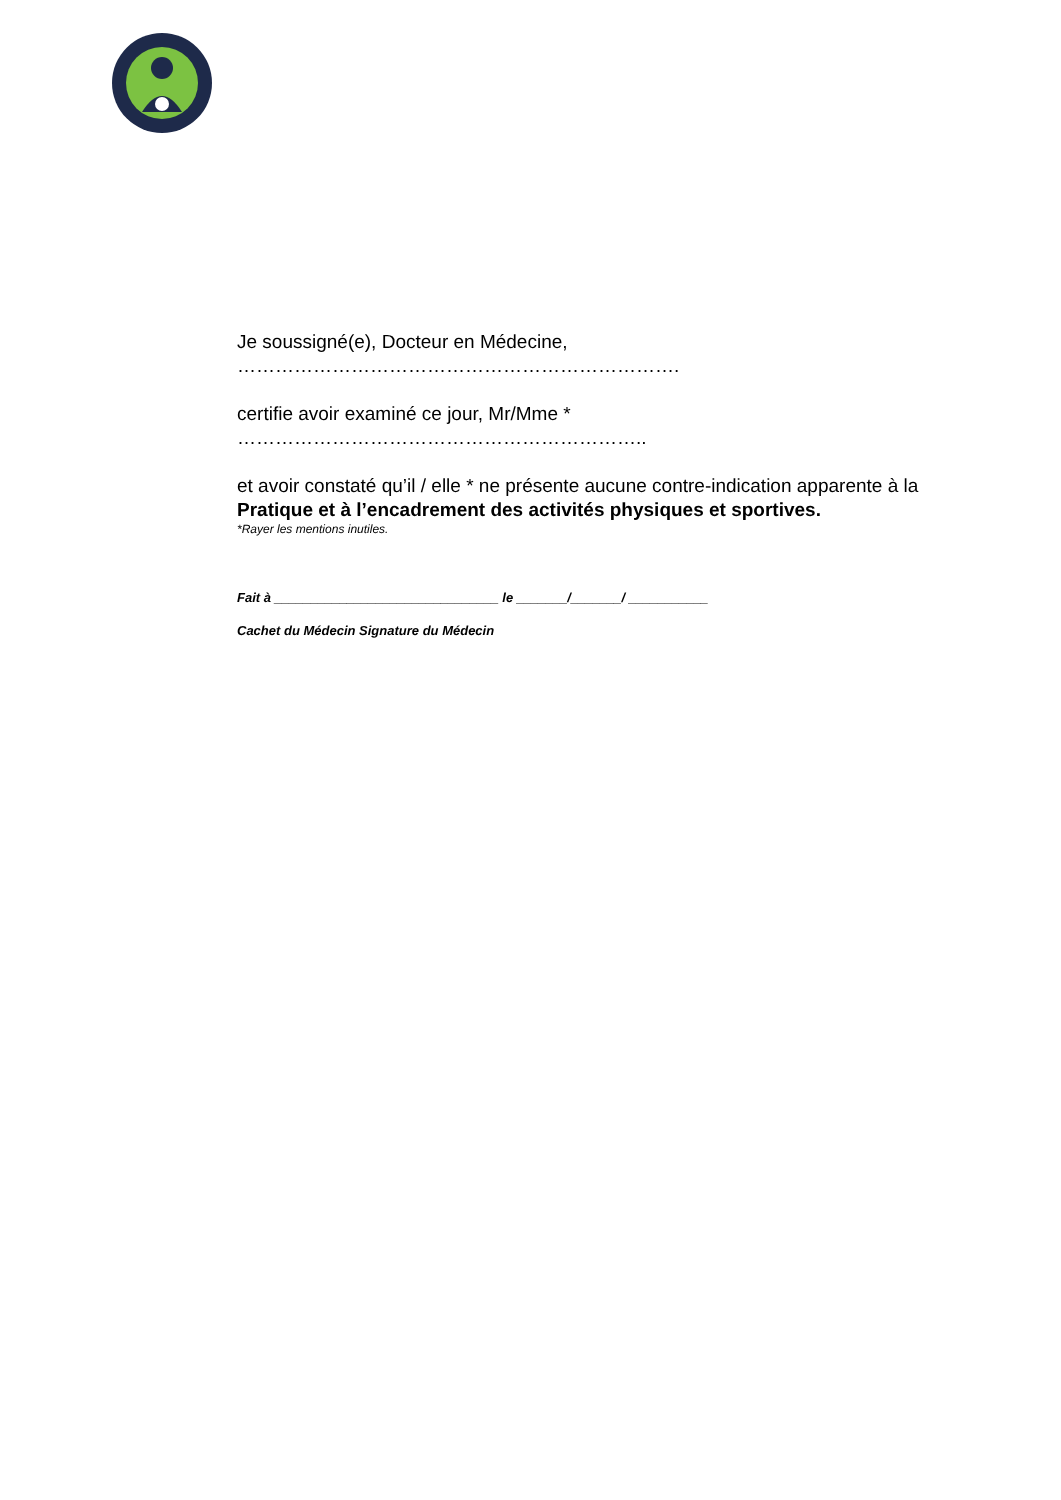Je soussigné(e), Docteur en Médecine, …………………………………………………………….
certifie avoir examiné ce jour, Mr/Mme * ………………………………………………………..
et avoir constaté qu’il / elle * ne présente aucune contre-indication apparente à la Pratique et à l’encadrement des activités physiques et sportives.
*Rayer les mentions inutiles.
Fait à _______________________________ le _______/_______/ ___________
Cachet du Médecin Signature du Médecin